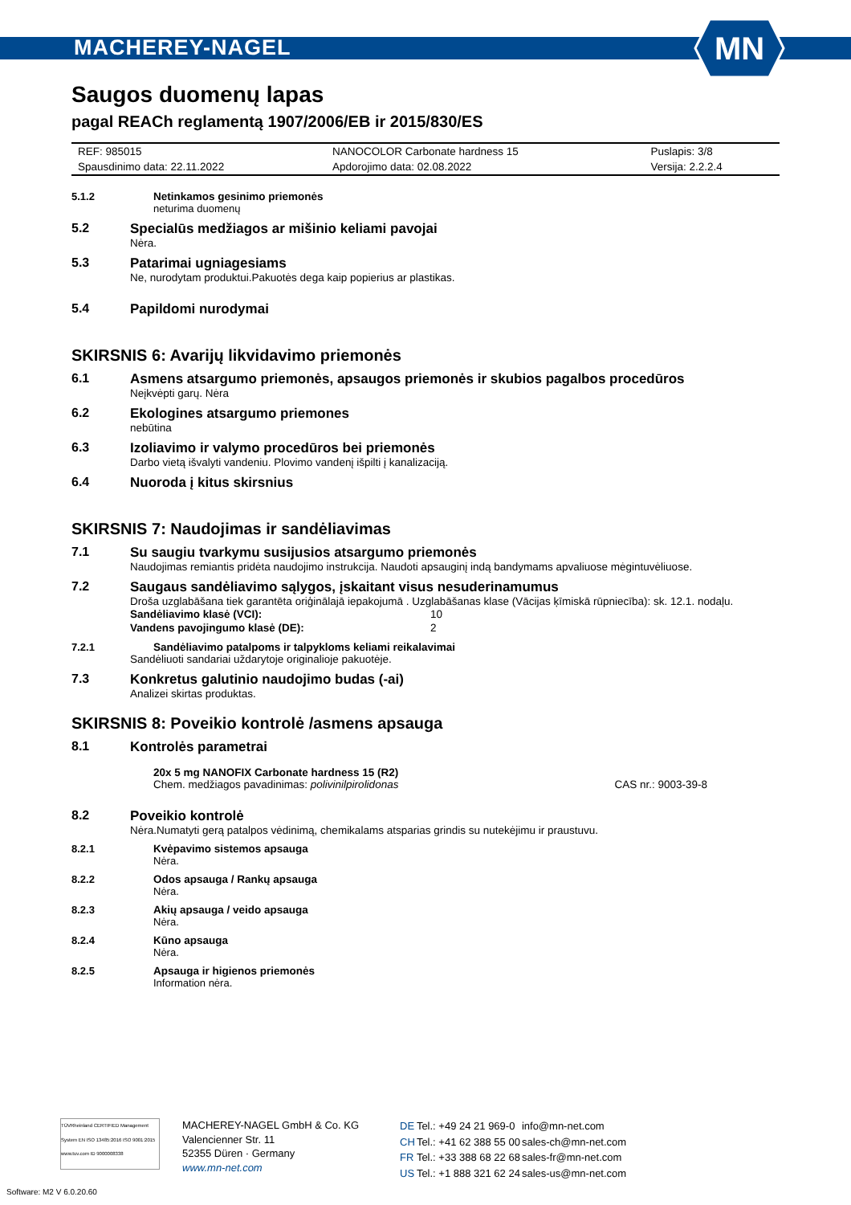MACHEREY-NAGEL
MN
Saugos duomenų lapas
pagal REACh reglamentą 1907/2006/EB ir 2015/830/ES
| REF: 985015 | NANOCOLOR Carbonate hardness 15 | Puslapis: 3/8 |
| Spausdinimo data: 22.11.2022 | Apdorojimo data: 02.08.2022 | Versija: 2.2.2.4 |
5.1.2 Netinkamos gesinimo priemonės
neturima duomenų
5.2 Specialūs medžiagos ar mišinio keliami pavojai
Nėra.
5.3 Patarimai ugniagesiams
Ne, nurodytam produktui.Pakuotės dega kaip popierius ar plastikas.
5.4 Papildomi nurodymai
SKIRSNIS 6: Avarijų likvidavimo priemonės
6.1 Asmens atsargumo priemonės, apsaugos priemonės ir skubios pagalbos procedūros
Neįkvėpti garų. Nėra
6.2 Ekologines atsargumo priemones
nebūtina
6.3 Izoliavimo ir valymo procedūros bei priemonės
Darbo vietą išvalyti vandeniu. Plovimo vandenį išpilti į kanalizaciją.
6.4 Nuoroda į kitus skirsnius
SKIRSNIS 7: Naudojimas ir sandėliavimas
7.1 Su saugiu tvarkymu susijusios atsargumo priemonės
Naudojimas remiantis pridėta naudojimo instrukcija. Naudoti apsauginį indą bandymams apvaliuose mėgintuvėliuose.
7.2 Saugaus sandėliavimo sąlygos, įskaitant visus nesuderinamumus
Droša uzglabāšana tiek garantēta oriģinālajā iepakojumā . Uzglabāšanas klase (Vācijas ķīmiskā rūpniecība): sk. 12.1. nodaļu.
| Sandėliavimo klasė (VCI): | 10 |
| Vandens pavojingumo klasė (DE): | 2 |
7.2.1 Sandėliavimo patalpoms ir talpykloms keliami reikalavimai
Sandėliuoti sandariai uždarytoje originalioje pakuotėje.
7.3 Konkretus galutinio naudojimo budas (-ai)
Analizei skirtas produktas.
SKIRSNIS 8: Poveikio kontrolė /asmens apsauga
8.1 Kontrolės parametrai
20x 5 mg NANOFIX Carbonate hardness 15 (R2)
Chem. medžiagos pavadinimas: polivinilpirolidonas CAS nr.: 9003-39-8
8.2 Poveikio kontrolė
Nėra.Numatyti gerą patalpos vėdinimą, chemikalams atsparias grindis su nutekėjimu ir praustuvu.
8.2.1 Kvėpavimo sistemos apsauga
Nėra.
8.2.2 Odos apsauga / Rankų apsauga
Nėra.
8.2.3 Akių apsauga / veido apsauga
Nėra.
8.2.4 Kūno apsauga
Nėra.
8.2.5 Apsauga ir higienos priemonės
Information nėra.
TÜVRheinland CERTIFIED Management System EN ISO 13485:2016 ISO 9001:2015 www.tuv.com ID 9000008338
MACHEREY-NAGEL GmbH & Co. KG
Valencienner Str. 11
52355 Düren · Germany
www.mn-net.com
| DE | Tel.: +49 24 21 969-0 | info@mn-net.com |
| CH | Tel.: +41 62 388 55 00 | sales-ch@mn-net.com |
| FR | Tel.: +33 388 68 22 68 | sales-fr@mn-net.com |
| US | Tel.: +1 888 321 62 24 | sales-us@mn-net.com |
Software: M2 V 6.0.20.60